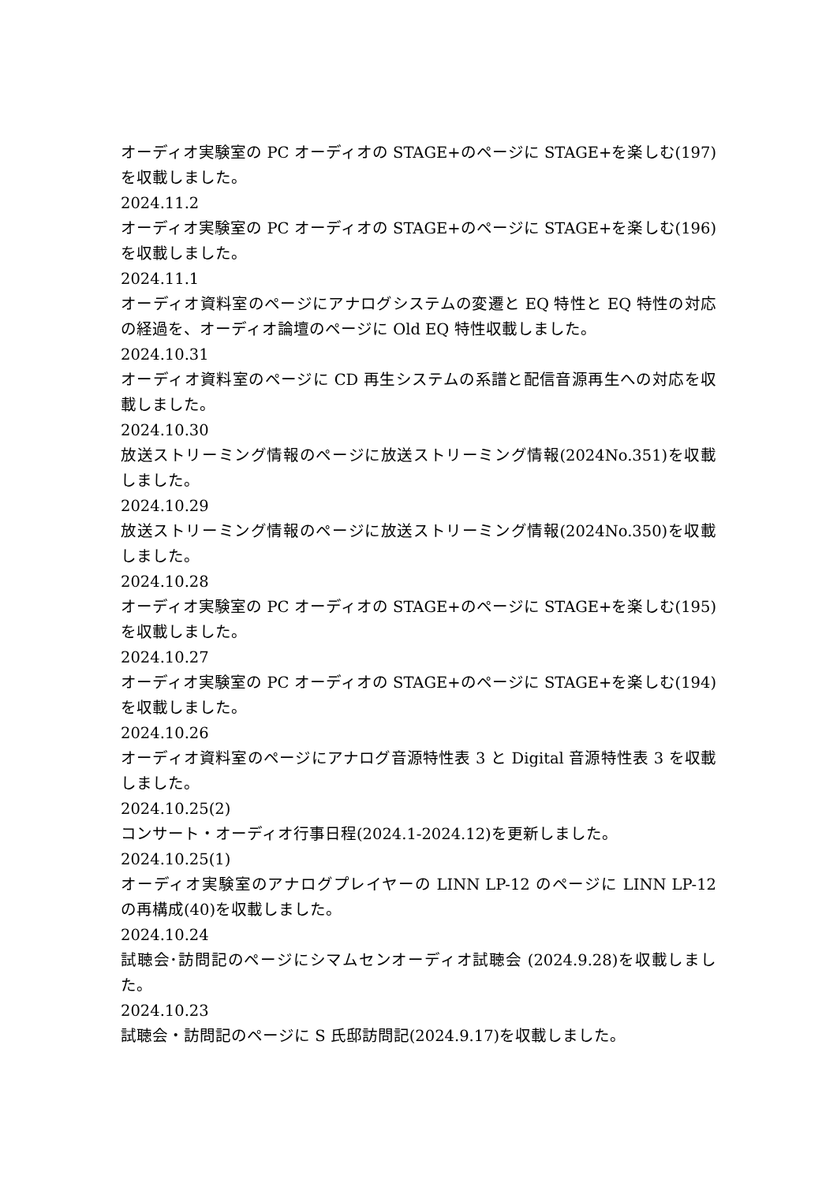オーディオ実験室の PC オーディオの STAGE+のページに STAGE+を楽しむ(197)を収載しました。
2024.11.2
オーディオ実験室の PC オーディオの STAGE+のページに STAGE+を楽しむ(196)を収載しました。
2024.11.1
オーディオ資料室のページにアナログシステムの変遷と EQ 特性と EQ 特性の対応の経過を、オーディオ論壇のページに Old EQ 特性収載しました。
2024.10.31
オーディオ資料室のページに CD 再生システムの系譜と配信音源再生への対応を収載しました。
2024.10.30
放送ストリーミング情報のページに放送ストリーミング情報(2024No.351)を収載しました。
2024.10.29
放送ストリーミング情報のページに放送ストリーミング情報(2024No.350)を収載しました。
2024.10.28
オーディオ実験室の PC オーディオの STAGE+のページに STAGE+を楽しむ(195)を収載しました。
2024.10.27
オーディオ実験室の PC オーディオの STAGE+のページに STAGE+を楽しむ(194)を収載しました。
2024.10.26
オーディオ資料室のページにアナログ音源特性表 3 と Digital 音源特性表 3 を収載しました。
2024.10.25(2)
コンサート・オーディオ行事日程(2024.1-2024.12)を更新しました。
2024.10.25(1)
オーディオ実験室のアナログプレイヤーの LINN LP-12 のページに LINN LP-12 の再構成(40)を収載しました。
2024.10.24
試聴会･訪問記のページにシマムセンオーディオ試聴会 (2024.9.28)を収載しました。
2024.10.23
試聴会・訪問記のページに S 氏邸訪問記(2024.9.17)を収載しました。